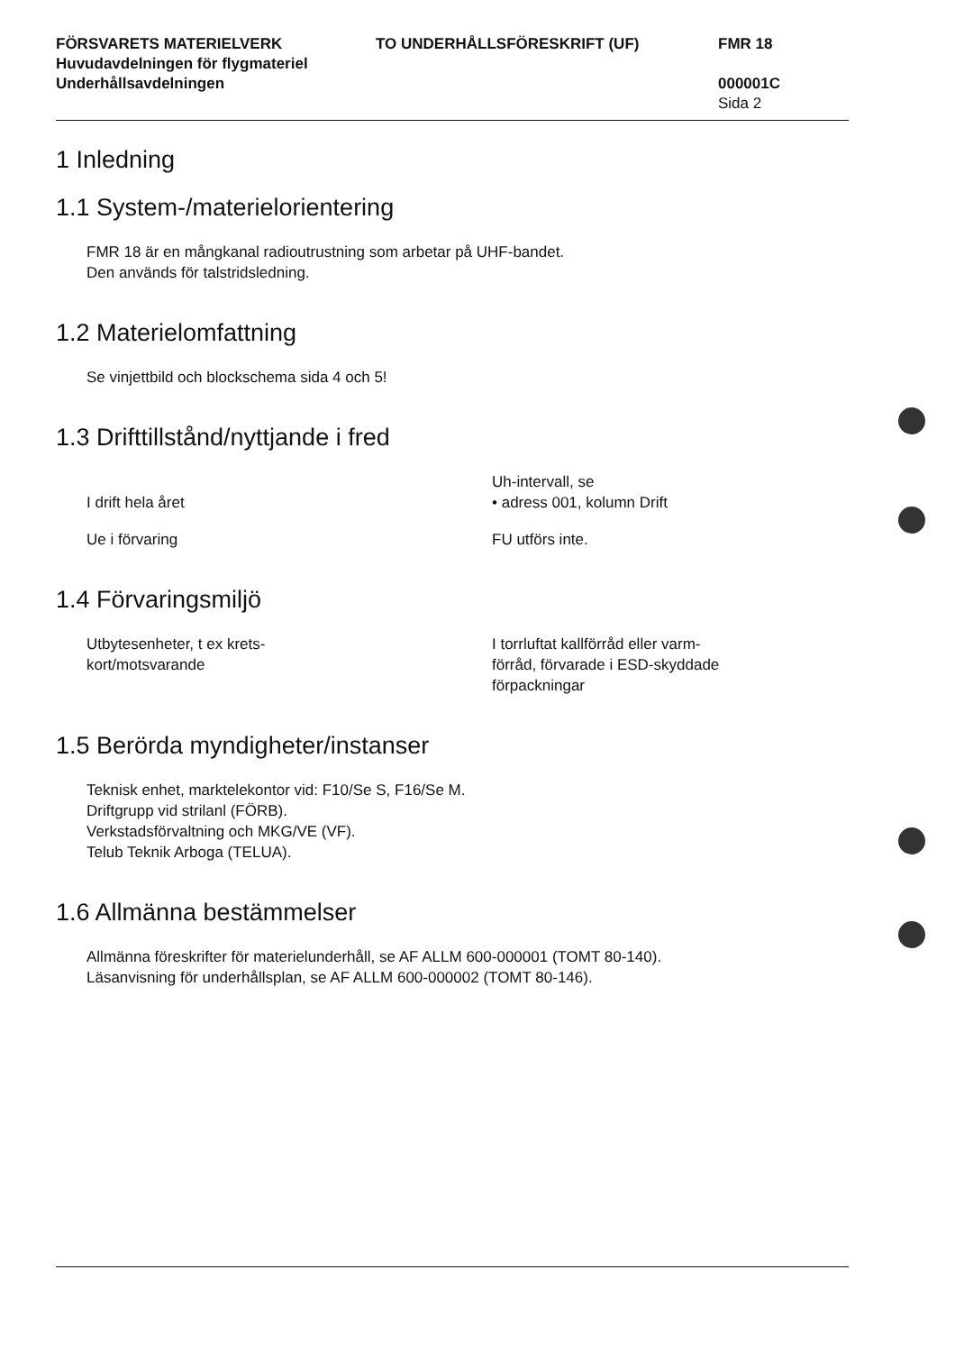FÖRSVARETS MATERIELVERK
Huvudavdelningen för flygmateriel
Underhållsavdelningen
TO UNDERHÅLLSFÖRESKRIFT (UF) FMR 18
000001C
Sida 2
1 Inledning
1.1 System-/materielorientering
FMR 18 är en mångkanal radioutrustning som arbetar på UHF-bandet.
Den används för talstridsledning.
1.2 Materielomfattning
Se vinjettbild och blockschema sida 4 och 5!
1.3 Drifttillstånd/nyttjande i fred
I drift hela året Uh-intervall, se
• adress 001, kolumn Drift
Ue i förvaring FU utförs inte.
1.4 Förvaringsmiljö
Utbytesenheter, t ex krets-
kort/motsvarande
I torrluftat kallförråd eller varm-
förråd, förvarade i ESD-skyddade
förpackningar
1.5 Berörda myndigheter/instanser
Teknisk enhet, marktelekontor vid: F10/Se S, F16/Se M.
Driftgrupp vid strilanl (FÖRB).
Verkstadsförvaltning och MKG/VE (VF).
Telub Teknik Arboga (TELUA).
1.6 Allmänna bestämmelser
Allmänna föreskrifter för materielunderhåll, se AF ALLM 600-000001 (TOMT 80-140).
Läsanvisning för underhållsplan, se AF ALLM 600-000002 (TOMT 80-146).